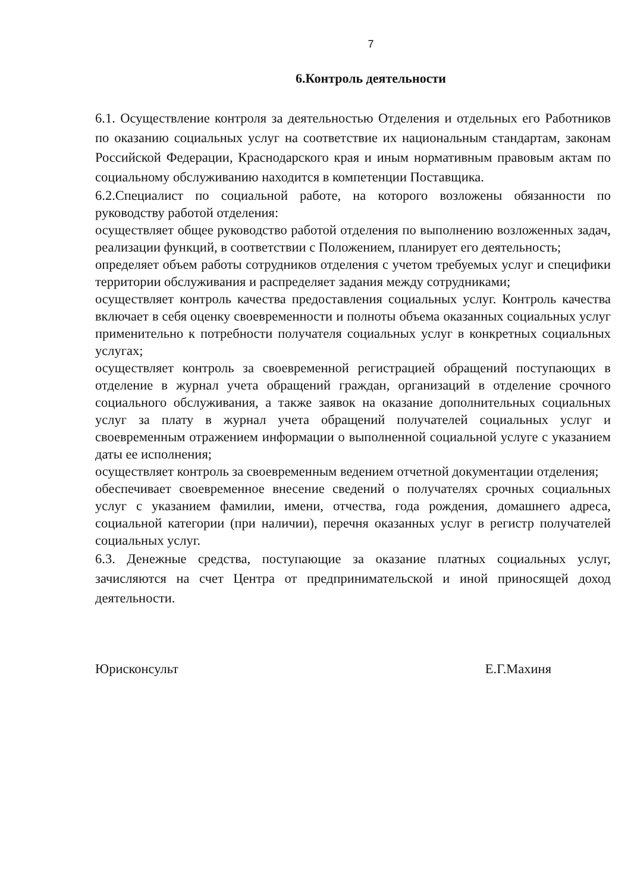7
6.Контроль деятельности
6.1. Осуществление контроля за деятельностью Отделения и отдельных его Работников по оказанию социальных услуг на соответствие их национальным стандартам, законам Российской Федерации, Краснодарского края и иным нормативным правовым актам по социальному обслуживанию находится в компетенции Поставщика.
6.2.Специалист по социальной работе, на которого возложены обязанности по руководству работой отделения:
осуществляет общее руководство работой отделения по выполнению возложенных задач, реализации функций, в соответствии с Положением, планирует его деятельность;
определяет объем работы сотрудников отделения с учетом требуемых услуг и специфики территории обслуживания и распределяет задания между сотрудниками;
осуществляет контроль качества предоставления социальных услуг. Контроль качества включает в себя оценку своевременности и полноты объема оказанных социальных услуг применительно к потребности получателя социальных услуг в конкретных социальных услугах;
осуществляет контроль за своевременной регистрацией обращений поступающих в отделение в журнал учета обращений граждан, организаций в отделение срочного социального обслуживания, а также заявок на оказание дополнительных социальных услуг за плату в журнал учета обращений получателей социальных услуг и своевременным отражением информации о выполненной социальной услуге с указанием даты ее исполнения;
осуществляет контроль за своевременным ведением отчетной документации отделения;
обеспечивает своевременное внесение сведений о получателях срочных социальных услуг с указанием фамилии, имени, отчества, года рождения, домашнего адреса, социальной категории (при наличии), перечня оказанных услуг в регистр получателей социальных услуг.
6.3. Денежные средства, поступающие за оказание платных социальных услуг, зачисляются на счет Центра от предпринимательской и иной приносящей доход деятельности.
Юрисконсульт Е.Г.Махиня